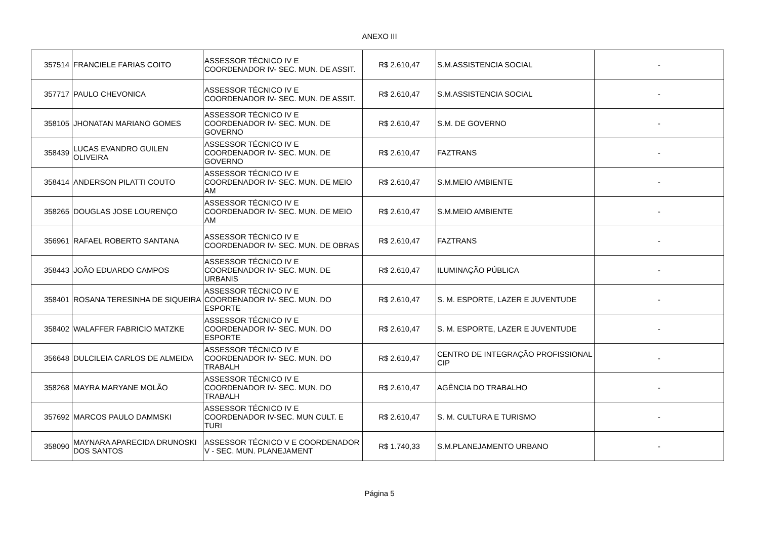ANEXO III
| 357514 | FRANCIELE FARIAS COITO | ASSESSOR TÉCNICO IV E COORDENADOR IV- SEC. MUN. DE ASSIT. | R$ 2.610,47 | S.M.ASSISTENCIA SOCIAL | - |
| 357717 | PAULO CHEVONICA | ASSESSOR TÉCNICO IV E COORDENADOR IV- SEC. MUN. DE ASSIT. | R$ 2.610,47 | S.M.ASSISTENCIA SOCIAL | - |
| 358105 | JHONATAN MARIANO GOMES | ASSESSOR TÉCNICO IV E COORDENADOR IV- SEC. MUN. DE GOVERNO | R$ 2.610,47 | S.M. DE GOVERNO | - |
| 358439 | LUCAS EVANDRO GUILEN OLIVEIRA | ASSESSOR TÉCNICO IV E COORDENADOR IV- SEC. MUN. DE GOVERNO | R$ 2.610,47 | FAZTRANS | - |
| 358414 | ANDERSON PILATTI COUTO | ASSESSOR TÉCNICO IV E COORDENADOR IV- SEC. MUN. DE MEIO AM | R$ 2.610,47 | S.M.MEIO AMBIENTE | - |
| 358265 | DOUGLAS JOSE LOURENÇO | ASSESSOR TÉCNICO IV E COORDENADOR IV- SEC. MUN. DE MEIO AM | R$ 2.610,47 | S.M.MEIO AMBIENTE | - |
| 356961 | RAFAEL ROBERTO SANTANA | ASSESSOR TÉCNICO IV E COORDENADOR IV- SEC. MUN. DE OBRAS | R$ 2.610,47 | FAZTRANS | - |
| 358443 | JOÃO EDUARDO CAMPOS | ASSESSOR TÉCNICO IV E COORDENADOR IV- SEC. MUN. DE URBANIS | R$ 2.610,47 | ILUMINAÇÃO PÚBLICA | - |
| 358401 | ROSANA TERESINHA DE SIQUEIRA | ASSESSOR TÉCNICO IV E COORDENADOR IV- SEC. MUN. DO ESPORTE | R$ 2.610,47 | S. M. ESPORTE, LAZER E JUVENTUDE | - |
| 358402 | WALAFFER FABRICIO MATZKE | ASSESSOR TÉCNICO IV E COORDENADOR IV- SEC. MUN. DO ESPORTE | R$ 2.610,47 | S. M. ESPORTE, LAZER E JUVENTUDE | - |
| 356648 | DULCILEIA CARLOS DE ALMEIDA | ASSESSOR TÉCNICO IV E COORDENADOR IV- SEC. MUN. DO TRABALH | R$ 2.610,47 | CENTRO DE INTEGRAÇÃO PROFISSIONAL CIP | - |
| 358268 | MAYRA MARYANE MOLÃO | ASSESSOR TÉCNICO IV E COORDENADOR IV- SEC. MUN. DO TRABALH | R$ 2.610,47 | AGÊNCIA DO TRABALHO | - |
| 357692 | MARCOS PAULO DAMMSKI | ASSESSOR TÉCNICO IV E COORDENADOR IV-SEC. MUN CULT. E TURI | R$ 2.610,47 | S. M. CULTURA E TURISMO | - |
| 358090 | MAYNARA APARECIDA DRUNOSKI DOS SANTOS | ASSESSOR TÉCNICO V E COORDENADOR V - SEC. MUN. PLANEJAMENT | R$ 1.740,33 | S.M.PLANEJAMENTO URBANO | - |
Página 5